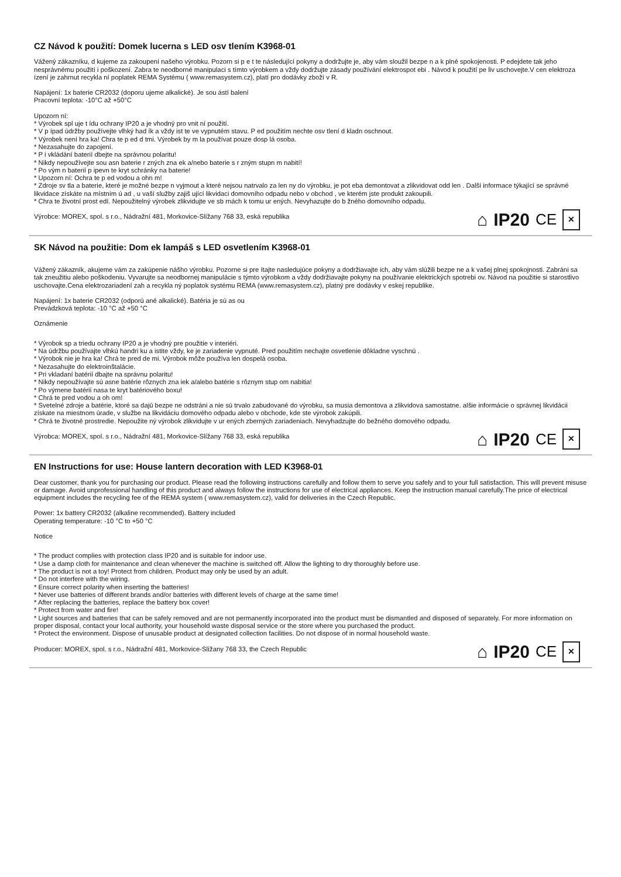CZ Návod k použití: Domek lucerna s LED osv tlením K3968-01
Vážený zákazníku, d kujeme za zakoupení našeho výrobku. Pozorn si p e t te následující pokyny a dodržujte je, aby vám sloužil bezpe n a k plné spokojenosti. P edejdete tak jeho nesprávnému použití i poškození. Zabra te neodborné manipulaci s tímto výrobkem a vždy dodržujte zásady používání elektrospot ebi . Návod k použití pe liv uschovejte.V cen elektroza ízení je zahrnut recykla ní poplatek REMA Systému ( www.remasystem.cz), platí pro dodávky zboží v R.
Napájení: 1x baterie CR2032 (doporu ujeme alkalické). Je sou ástí balení
Pracovní teplota: -10°C až +50°C
Upozorn ní:
* Výrobek spl uje t ídu ochrany IP20 a je vhodný pro vnit ní použití.
* V p ípad údržby používejte vlhký had ík a vždy ist te ve vypnutém stavu. P ed použitím nechte osv tlení d kladn oschnout.
* Výrobek není hra ka! Chra te p ed d tmi. Výrobek by m la používat pouze dosp lá osoba.
* Nezasahujte do zapojení.
* P i vkládání baterií dbejte na správnou polaritu!
* Nikdy nepoužívejte sou asn baterie r zných zna ek a/nebo baterie s r zným stupn m nabití!
* Po vým n baterií p ipevn te kryt schránky na baterie!
* Upozorn ní: Ochra te p ed vodou a ohn m!
* Zdroje sv tla a baterie, které je možné bezpe n vyjmout a které nejsou natrvalo za len ny do výrobku, je pot eba demontovat a zlikvidovat odd len . Další informace týkající se správné likvidace získáte na místním ú ad , u vaší služby zajiš ující likvidaci domovního odpadu nebo v obchod , ve kterém jste produkt zakoupili.
* Chra te životní prost edí. Nepoužitelný výrobek zlikvidujte ve sb rnách k tomu ur ených. Nevyhazujte do b žného domovního odpadu.
Výrobce: MOREX, spol. s r.o., Nádražní 481, Morkovice-Slížany 768 33, eská republika
⌂ IP20 CE ✕
SK Návod na použitie: Dom ek lampáš s LED osvetlením K3968-01
Vážený zákazník, akujeme vám za zakúpenie nášho výrobku. Pozorne si pre ítajte nasledujúce pokyny a dodržiavajte ich, aby vám slúžili bezpe ne a k vašej plnej spokojnosti. Zabráni sa tak zneužitiu alebo poškodeniu. Vyvarujte sa neodbornej manipulácie s týmto výrobkom a vždy dodržiavajte pokyny na používanie elektrických spotrebi ov. Návod na použitie si starostlivo uschovajte.Cena elektrozariadení zah a recykla ný poplatok systému REMA (www.remasystem.cz), platný pre dodávky v eskej republike.
Napájení: 1x baterie CR2032 (odporú ané alkalické). Batéria je sú as ou
Prevádzková teplota: -10 °C až +50 °C
Oznámenie
* Výrobok sp a triedu ochrany IP20 a je vhodný pre použitie v interiéri.
* Na údržbu používajte vlhkú handri ku a istite vždy, ke je zariadenie vypnuté. Pred použitím nechajte osvetlenie dôkladne vyschnú .
* Výrobok nie je hra ka! Chrá te pred de mi. Výrobok môže používa len dospelá osoba.
* Nezasahujte do elektroinštalácie.
* Pri vkladaní batérií dbajte na správnu polaritu!
* Nikdy nepoužívajte sú asne batérie rôznych zna iek a/alebo batérie s rôznym stup om nabitia!
* Po výmene batérií nasa te kryt batériového boxu!
* Chrá te pred vodou a oh om!
* Svetelné zdroje a batérie, ktoré sa dajú bezpe ne odstráni a nie sú trvalo zabudované do výrobku, sa musia demontova a zlikvidova samostatne. alšie informácie o správnej likvidácii získate na miestnom úrade, v službe na likvidáciu domového odpadu alebo v obchode, kde ste výrobok zakúpili.
* Chrá te životné prostredie. Nepoužite ný výrobok zlikvidujte v ur ených zberných zariadeniach. Nevyhadzujte do bežného domového odpadu.
Výrobca: MOREX, spol. s r.o., Nádražní 481, Morkovice-Slížany 768 33, eská republika
⌂ IP20 CE ✕
EN Instructions for use: House lantern decoration with LED K3968-01
Dear customer, thank you for purchasing our product. Please read the following instructions carefully and follow them to serve you safely and to your full satisfaction. This will prevent misuse or damage. Avoid unprofessional handling of this product and always follow the instructions for use of electrical appliances. Keep the instruction manual carefully.The price of electrical equipment includes the recycling fee of the REMA system ( www.remasystem.cz), valid for deliveries in the Czech Republic.
Power: 1x battery CR2032 (alkaline recommended). Battery included
Operating temperature: -10 °C to +50 °C
Notice
* The product complies with protection class IP20 and is suitable for indoor use.
* Use a damp cloth for maintenance and clean whenever the machine is switched off. Allow the lighting to dry thoroughly before use.
* The product is not a toy! Protect from children. Product may only be used by an adult.
* Do not interfere with the wiring.
* Ensure correct polarity when inserting the batteries!
* Never use batteries of different brands and/or batteries with different levels of charge at the same time!
* After replacing the batteries, replace the battery box cover!
* Protect from water and fire!
* Light sources and batteries that can be safely removed and are not permanently incorporated into the product must be dismantled and disposed of separately. For more information on proper disposal, contact your local authority, your household waste disposal service or the store where you purchased the product.
* Protect the environment. Dispose of unusable product at designated collection facilities. Do not dispose of in normal household waste.
Producer: MOREX, spol. s r.o., Nádražní 481, Morkovice-Slížany 768 33, the Czech Republic
⌂ IP20 CE ✕